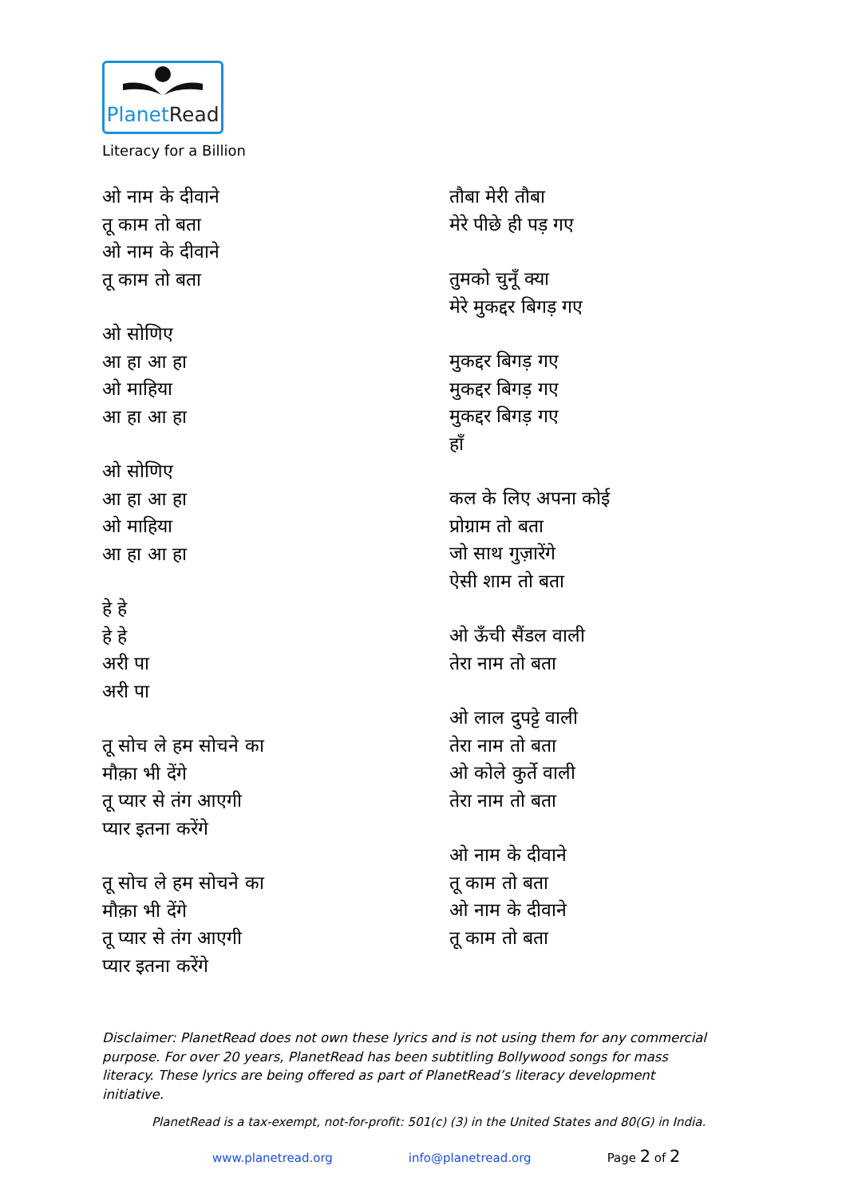PlanetRead
Literacy for a Billion
ओ नाम के दीवाने
तू काम तो बता
ओ नाम के दीवाने
तू काम तो बता
ओ सोणिए
आ हा आ हा
ओ माहिया
आ हा आ हा
ओ सोणिए
आ हा आ हा
ओ माहिया
आ हा आ हा
हे हे
हे हे
अरी पा
अरी पा
तू सोच ले हम सोचने का
मौक़ा भी देंगे
तू प्यार से तंग आएगी
प्यार इतना करेंगे
तू सोच ले हम सोचने का
मौक़ा भी देंगे
तू प्यार से तंग आएगी
प्यार इतना करेंगे
तौबा मेरी तौबा
मेरे पीछे ही पड़ गए
तुमको चुनूँ क्या
मेरे मुकद्दर बिगड़ गए
मुकद्दर बिगड़ गए
मुकद्दर बिगड़ गए
मुकद्दर बिगड़ गए
हाँ
कल के लिए अपना कोई
प्रोग्राम तो बता
जो साथ गुज़ारेंगे
ऐसी शाम तो बता
ओ ऊँची सैंडल वाली
तेरा नाम तो बता
ओ लाल दुपट्टे वाली
तेरा नाम तो बता
ओ कोले कुर्ते वाली
तेरा नाम तो बता
ओ नाम के दीवाने
तू काम तो बता
ओ नाम के दीवाने
तू काम तो बता
Disclaimer: PlanetRead does not own these lyrics and is not using them for any commercial purpose. For over 20 years, PlanetRead has been subtitling Bollywood songs for mass literacy. These lyrics are being offered as part of PlanetRead’s literacy development initiative.
PlanetRead is a tax-exempt, not-for-profit: 501(c) (3) in the United States and 80(G) in India.
www.planetread.org info@planetread.org Page 2 of 2